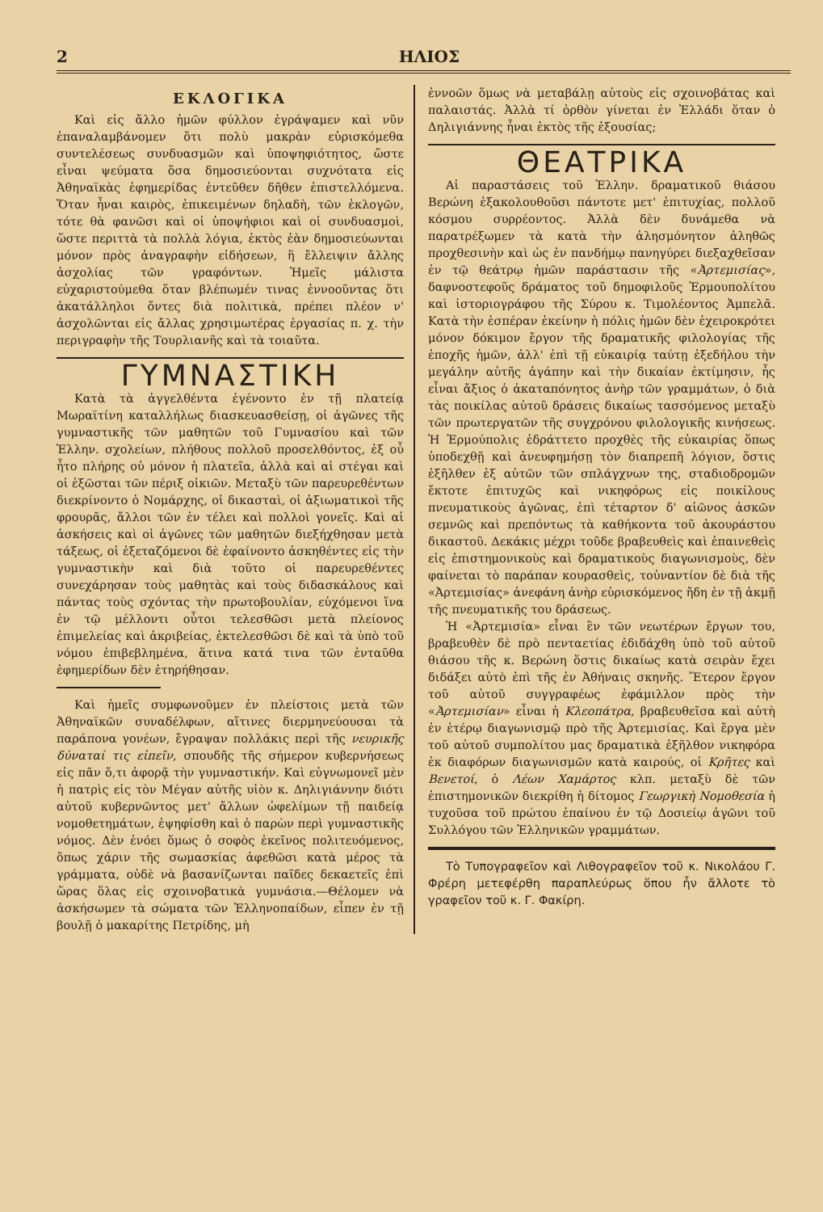2 ΗΛΙΟΣ
ΕΚΛΟΓΙΚΑ
Καὶ εἰς ἄλλο ἡμῶν φύλλον ἐγράψαμεν καὶ νῦν ἐπαναλαμβάνομεν ὅτι πολὺ μακρὰν εὑρισκόμεθα συντελέσεως συνδυασμῶν καὶ ὑποψηφιότητος, ὥστε εἶναι ψεύματα ὅσα δημοσιεύονται συχνότατα εἰς Ἀθηναϊκὰς ἐφημερίδας ἐντεῦθεν δῆθεν ἐπιστελλόμενα. Ὅταν ἦναι καιρὸς, ἐπικειμένων δηλαδὴ, τῶν ἐκλογῶν, τότε θὰ φανῶσι καὶ οἱ ὑποψήφιοι καὶ οἱ συνδυασμοὶ, ὥστε περιττὰ τὰ πολλὰ λόγια, ἐκτὸς ἐὰν δημοσιεύωνται μόνον πρὸς ἀναγραφὴν εἰδήσεων, ἢ ἔλλειψιν ἄλλης ἀσχολίας τῶν γραφόντων. Ἡμεῖς μάλιστα εὐχαριστούμεθα ὅταν βλέπωμέν τινας ἐννοοῦντας ὅτι ἀκατάλληλοι ὄντες διὰ πολιτικὰ, πρέπει πλέον ν' ἀσχολῶνται εἰς ἄλλας χρησιμωτέρας ἐργασίας π. χ. τὴν περιγραφὴν τῆς Τουρλιανῆς καὶ τὰ τοιαῦτα.
ΓΥΜΝΑΣΤΙΚΗ
Κατὰ τὰ ἀγγελθέντα ἐγένοντο ἐν τῇ πλατείᾳ Μωραϊτίνη καταλλήλως διασκευασθείσῃ, οἱ ἀγῶνες τῆς γυμναστικῆς τῶν μαθητῶν τοῦ Γυμνασίου καὶ τῶν Ἑλλην. σχολείων, πλήθους πολλοῦ προσελθόντος, ἐξ οὗ ἦτο πλήρης οὐ μόνον ἡ πλατεῖα, ἀλλὰ καὶ αἱ στέγαι καὶ οἱ ἐξῶσται τῶν πέριξ οἰκιῶν. Μεταξὺ τῶν παρευρεθέντων διεκρίνοντο ὁ Νομάρχης, οἱ δικασταὶ, οἱ ἀξιωματικοὶ τῆς φρουρᾶς, ἄλλοι τῶν ἐν τέλει καὶ πολλοὶ γονεῖς. Καὶ αἱ ἀσκήσεις καὶ οἱ ἀγῶνες τῶν μαθητῶν διεξήχθησαν μετὰ τάξεως, οἱ ἐξεταζόμενοι δὲ ἐφαίνοντο ἀσκηθέντες εἰς τὴν γυμναστικὴν καὶ διὰ τοῦτο οἱ παρευρεθέντες συνεχάρησαν τοὺς μαθητὰς καὶ τοὺς διδασκάλους καὶ πάντας τοὺς σχόντας τὴν πρωτοβουλίαν, εὐχόμενοι ἵνα ἐν τῷ μέλλοντι οὗτοι τελεσθῶσι μετὰ πλείονος ἐπιμελείας καὶ ἀκριβείας, ἐκτελεσθῶσι δὲ καὶ τὰ ὑπὸ τοῦ νόμου ἐπιβεβλημένα, ἅτινα κατά τινα τῶν ἐνταῦθα ἐφημερίδων δὲν ἐτηρήθησαν.
Καὶ ἡμεῖς συμφωνοῦμεν ἐν πλείστοις μετὰ τῶν Ἀθηναϊκῶν συναδέλφων, αἵτινες διερμηνεύουσαι τὰ παράπονα γονέων, ἔγραψαν πολλάκις περὶ τῆς νευρικῆς δύναταί τις εἰπεῖν, σπουδῆς τῆς σήμερον κυβερνήσεως εἰς πᾶν ὅ,τι ἀφορᾷ τὴν γυμναστικήν. Καὶ εὐγνωμονεῖ μὲν ἡ πατρὶς εἰς τὸν Μέγαν αὐτῆς υἱὸν κ. Δηλιγιάννην διότι αὐτοῦ κυβερνῶντος μετ' ἄλλων ὠφελίμων τῇ παιδείᾳ νομοθετημάτων, ἐψηφίσθη καὶ ὁ παρὼν περὶ γυμναστικῆς νόμος. Δὲν ἐνόει ὅμως ὁ σοφὸς ἐκεῖνος πολιτευόμενος, ὅπως χάριν τῆς σωμασκίας ἀφεθῶσι κατὰ μέρος τὰ γράμματα, οὐδὲ νὰ βασανίζωνται παῖδες δεκαετεῖς ἐπὶ ὥρας ὅλας εἰς σχοινοβατικὰ γυμνάσια.—Θέλομεν νὰ ἀσκήσωμεν τὰ σώματα τῶν Ἑλληνοπαίδων, εἶπεν ἐν τῇ βουλῇ ὁ μακαρίτης Πετρίδης, μὴ
ἐννοῶν ὅμως νὰ μεταβάλῃ αὐτοὺς εἰς σχοινοβάτας καὶ παλαιστάς. Ἀλλὰ τί ὀρθὸν γίνεται ἐν Ἑλλάδι ὅταν ὁ Δηλιγιάννης ἦναι ἐκτὸς τῆς ἐξουσίας;
ΘΕΑΤΡΙΚΑ
Αἱ παραστάσεις τοῦ Ἑλλην. δραματικοῦ θιάσου Βερώνη ἐξακολουθοῦσι πάντοτε μετ' ἐπιτυχίας, πολλοῦ κόσμου συρρέοντος. Ἀλλὰ δὲν δυνάμεθα νὰ παρατρέξωμεν τὰ κατὰ τὴν ἀλησμόνητον ἀληθῶς προχθεσινὴν καὶ ὡς ἐν πανδήμῳ πανηγύρει διεξαχθεῖσαν ἐν τῷ θεάτρῳ ἡμῶν παράστασιν τῆς «Ἀρτεμισίας», δαφνοστεφοῦς δράματος τοῦ δημοφιλοῦς Ἑρμουπολίτου καὶ ἱστοριογράφου τῆς Σύρου κ. Τιμολέοντος Ἀμπελᾶ. Κατὰ τὴν ἑσπέραν ἐκείνην ἡ πόλις ἡμῶν δὲν ἐχειροκρότει μόνον δόκιμον ἔργον τῆς δραματικῆς φιλολογίας τῆς ἐποχῆς ἡμῶν, ἀλλ' ἐπὶ τῇ εὐκαιρίᾳ ταύτῃ ἐξεδήλου τὴν μεγάλην αὐτῆς ἀγάπην καὶ τὴν δικαίαν ἐκτίμησιν, ἧς εἶναι ἄξιος ὁ ἀκαταπόνητος ἀνὴρ τῶν γραμμάτων, ὁ διὰ τὰς ποικίλας αὐτοῦ δράσεις δικαίως τασσόμενος μεταξὺ τῶν πρωτεργατῶν τῆς συγχρόνου φιλολογικῆς κινήσεως. Ἡ Ἑρμούπολις ἐδράττετο προχθὲς τῆς εὐκαιρίας ὅπως ὑποδεχθῇ καὶ ἀνευφημήσῃ τὸν διαπρεπῆ λόγιον, ὅστις ἐξῆλθεν ἐξ αὐτῶν τῶν σπλάγχνων της, σταδιοδρομῶν ἔκτοτε ἐπιτυχῶς καὶ νικηφόρως εἰς ποικίλους πνευματικοὺς ἀγῶνας, ἐπὶ τέταρτον δ' αἰῶνος ἀσκῶν σεμνῶς καὶ πρεπόντως τὰ καθήκοντα τοῦ ἀκουράστου δικαστοῦ. Δεκάκις μέχρι τοῦδε βραβευθεὶς καὶ ἐπαινεθεὶς εἰς ἐπιστημονικοὺς καὶ δραματικοὺς διαγωνισμοὺς, δὲν φαίνεται τὸ παράπαν κουρασθεὶς, τοὐναντίον δὲ διὰ τῆς «Ἀρτεμισίας» ἀνεφάνη ἀνὴρ εὑρισκόμενος ἤδη ἐν τῇ ἀκμῇ τῆς πνευματικῆς του δράσεως.
Ἡ «Ἀρτεμισία» εἶναι ἓν τῶν νεωτέρων ἔργων του, βραβευθὲν δὲ πρὸ πενταετίας ἐδιδάχθη ὑπὸ τοῦ αὐτοῦ θιάσου τῆς κ. Βερώνη ὅστις δικαίως κατὰ σειρὰν ἔχει διδάξει αὐτὸ ἐπὶ τῆς ἐν Ἀθήναις σκηνῆς. Ἕτερον ἔργον τοῦ αὐτοῦ συγγραφέως ἐφάμιλλον πρὸς τὴν «Ἀρτεμισίαν» εἶναι ἡ Κλεοπάτρα, βραβευθεῖσα καὶ αὐτὴ ἐν ἑτέρῳ διαγωνισμῷ πρὸ τῆς Ἀρτεμισίας. Καὶ ἔργα μὲν τοῦ αὐτοῦ συμπολίτου μας δραματικὰ ἐξῆλθον νικηφόρα ἐκ διαφόρων διαγωνισμῶν κατὰ καιρούς, οἱ Κρῆτες καὶ Βενετοί, ὁ Λέων Χαμάρτος κλπ. μεταξὺ δὲ τῶν ἐπιστημονικῶν διεκρίθη ἡ δίτομος Γεωργικὴ Νομοθεσία ἡ τυχοῦσα τοῦ πρώτου ἐπαίνου ἐν τῷ Δοσιείῳ ἀγῶνι τοῦ Συλλόγου τῶν Ἑλληνικῶν γραμμάτων.
Τὸ Τυπογραφεῖον καὶ Λιθογραφεῖον τοῦ κ. Νικολάου Γ. Φρέρη μετεφέρθη παραπλεύρως ὅπου ἦν ἄλλοτε τὸ γραφεῖον τοῦ κ. Γ. Φακίρη.